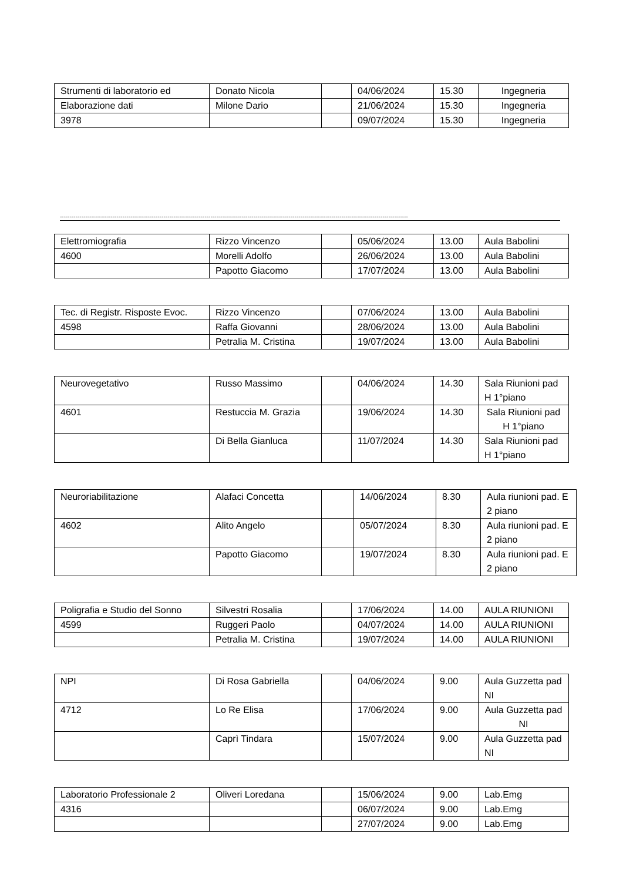| Strumenti di laboratorio ed | Donato Nicola | | 04/06/2024 | 15.30 | Ingegneria |
| Elaborazione dati | Milone Dario | | 21/06/2024 | 15.30 | Ingegneria |
| 3978 | | | 09/07/2024 | 15.30 | Ingegneria |
----------------------------------------------------------------------------------------------------------------------------------------------------------------------------------
| Elettromiografia | Rizzo Vincenzo | | 05/06/2024 | 13.00 | Aula Babolini |
| 4600 | Morelli Adolfo | | 26/06/2024 | 13.00 | Aula Babolini |
| | Papotto Giacomo | | 17/07/2024 | 13.00 | Aula Babolini |
| Tec. di Registr. Risposte Evoc. | Rizzo Vincenzo | | 07/06/2024 | 13.00 | Aula Babolini |
| 4598 | Raffa Giovanni | | 28/06/2024 | 13.00 | Aula Babolini |
| | Petralia M. Cristina | | 19/07/2024 | 13.00 | Aula Babolini |
| Neurovegetativo | Russo Massimo | | 04/06/2024 | 14.30 | Sala Riunioni pad H 1°piano |
| 4601 | Restuccia M. Grazia | | 19/06/2024 | 14.30 | Sala Riunioni pad H 1°piano |
| | Di Bella Gianluca | | 11/07/2024 | 14.30 | Sala Riunioni pad H 1°piano |
| Neuroriabilitazione | Alafaci Concetta | | 14/06/2024 | 8.30 | Aula riunioni pad. E 2 piano |
| 4602 | Alito Angelo | | 05/07/2024 | 8.30 | Aula riunioni pad. E 2 piano |
| | Papotto Giacomo | | 19/07/2024 | 8.30 | Aula riunioni pad. E 2 piano |
| Poligrafia e Studio del Sonno | Silvestri Rosalia | | 17/06/2024 | 14.00 | AULA RIUNIONI |
| 4599 | Ruggeri Paolo | | 04/07/2024 | 14.00 | AULA RIUNIONI |
| | Petralia M. Cristina | | 19/07/2024 | 14.00 | AULA RIUNIONI |
| NPI | Di Rosa Gabriella | | 04/06/2024 | 9.00 | Aula Guzzetta pad NI |
| 4712 | Lo Re Elisa | | 17/06/2024 | 9.00 | Aula Guzzetta pad NI |
| | Caprì Tindara | | 15/07/2024 | 9.00 | Aula Guzzetta pad NI |
| Laboratorio Professionale 2 | Oliveri Loredana | | 15/06/2024 | 9.00 | Lab.Emg |
| 4316 | | | 06/07/2024 | 9.00 | Lab.Emg |
| | | | 27/07/2024 | 9.00 | Lab.Emg |